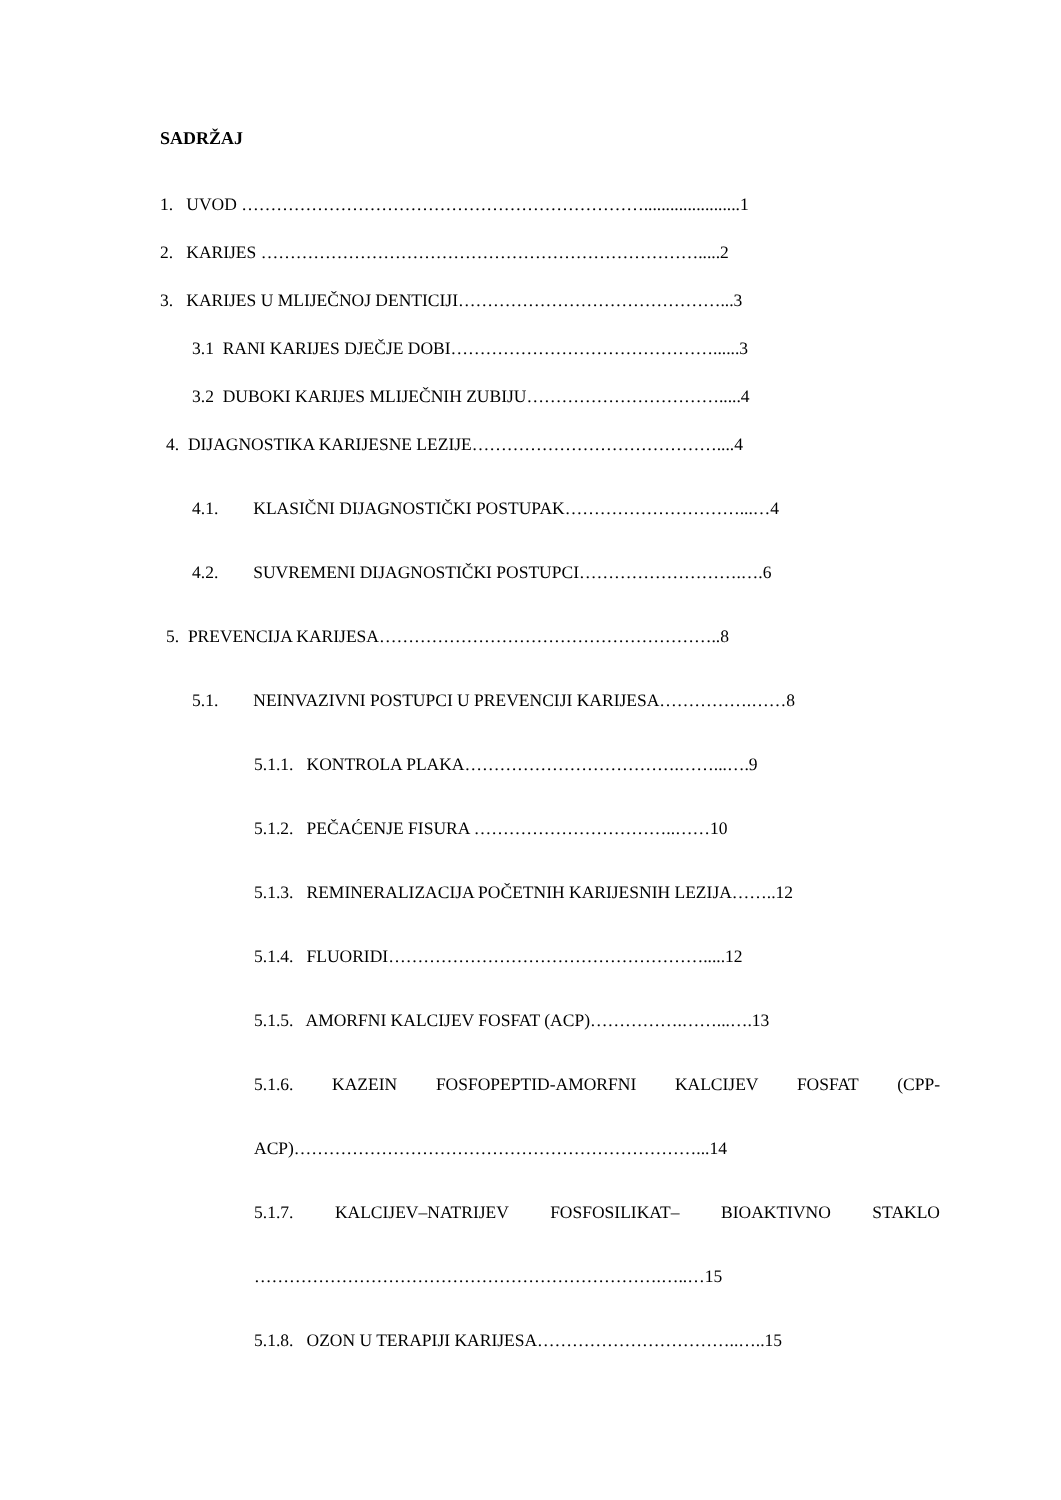SADRŽAJ
1. UVOD ……………………………………………………………......................1
2. KARIJES ………………………………………………………………….....2
3. KARIJES U MLIJEČNOJ DENTICIJI………………………………………...3
3.1 RANI KARIJES DJEČJE DOBI………………………………………......3
3.2 DUBOKI KARIJES MLIJEČNIH ZUBIJU…………………………….....4
4. DIJAGNOSTIKA KARIJESNE LEZIJE……………………………………....4
4.1. KLASIČNI DIJAGNOSTIČKI POSTUPAK…………………………...…4
4.2. SUVREMENI DIJAGNOSTIČKI POSTUPCI……………………….….6
5. PREVENCIJA KARIJESA…………………………………………………..8
5.1. NEINVAZIVNI POSTUPCI U PREVENCIJI KARIJESA…………….……8
5.1.1. KONTROLA PLAKA……………………………….……...….9
5.1.2. PEČAĆENJE FISURA ……………………………..……10
5.1.3. REMINERALIZACIJA POČETNIH KARIJESNIH LEZIJA……..12
5.1.4. FLUORIDI……………………………………………….....12
5.1.5. AMORFNI KALCIJEV FOSFAT (ACP)…………….……...….13
5.1.6. KAZEIN FOSFOPEPTID-AMORFNI KALCIJEV FOSFAT (CPP-
ACP)……………………………………………………………...14
5.1.7. KALCIJEV–NATRIJEV FOSFOSILIKAT– BIOAKTIVNO STAKLO
…………………………………………………………….…..…15
5.1.8. OZON U TERAPIJI KARIJESA……………………………..…..15